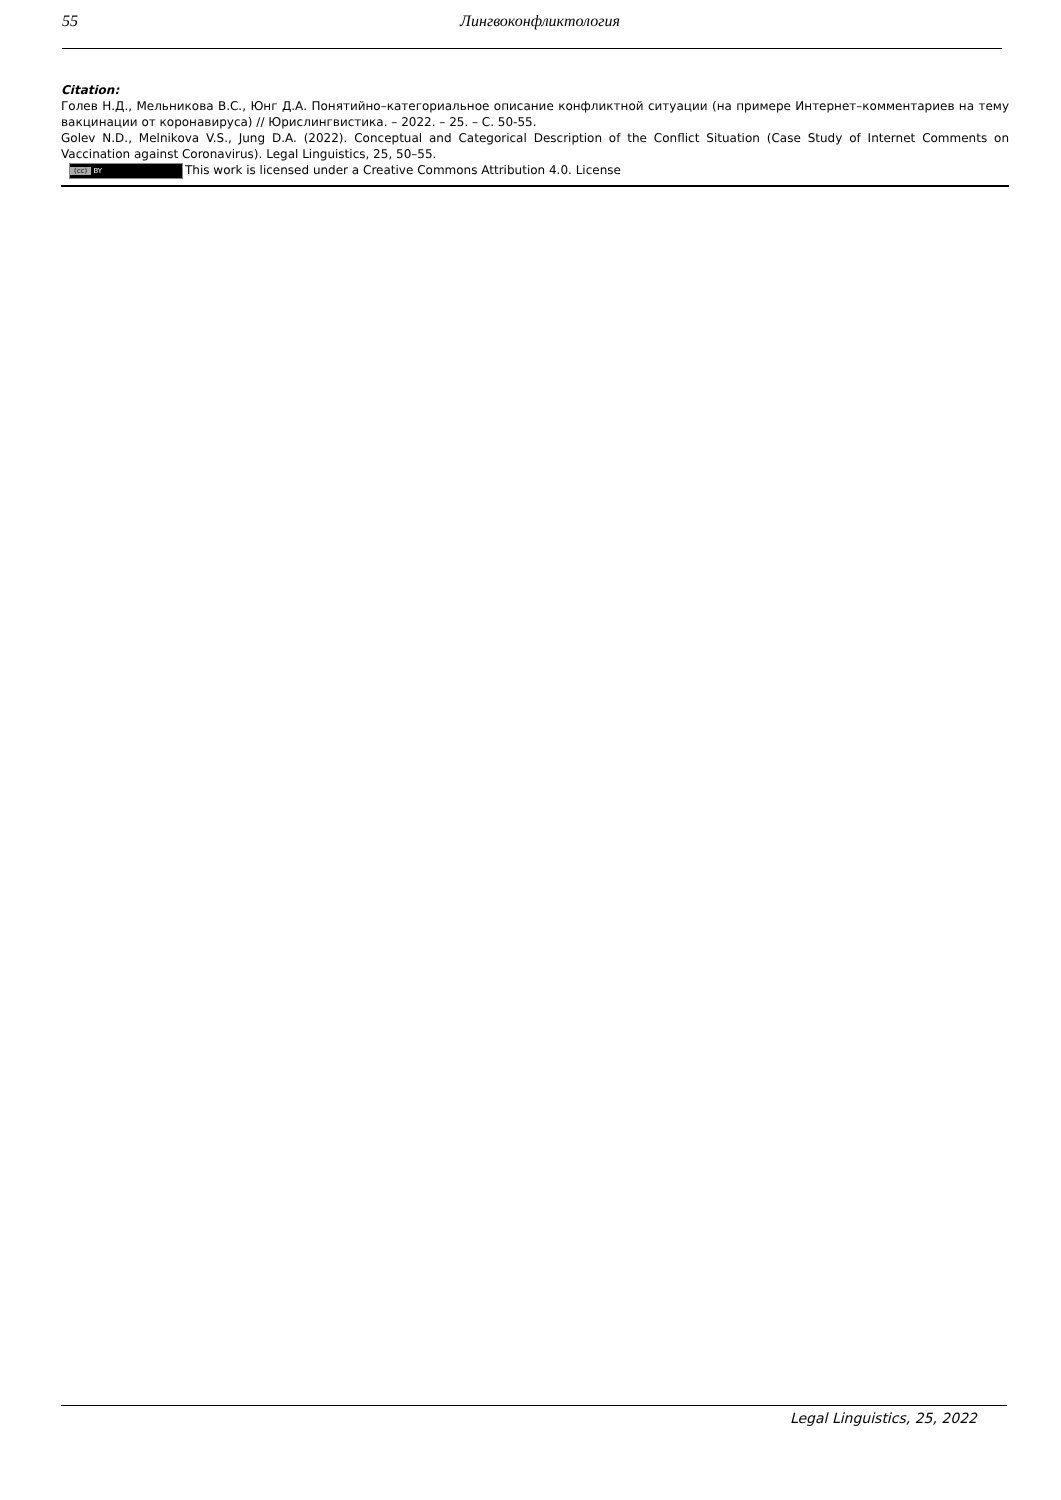55 Лингвоконфликтология
Citation:
Голев Н.Д., Мельникова В.С., Юнг Д.А. Понятийно–категориальное описание конфликтной ситуации (на примере Интернет–комментариев на тему вакцинации от коронавируса) // Юрислингвистика. – 2022. – 25. – С. 50-55.
Golev N.D., Melnikova V.S., Jung D.A. (2022). Conceptual and Categorical Description of the Conflict Situation (Case Study of Internet Comments on Vaccination against Coronavirus). Legal Linguistics, 25, 50–55.
(cc) BY This work is licensed under a Creative Commons Attribution 4.0. License
Legal Linguistics, 25, 2022